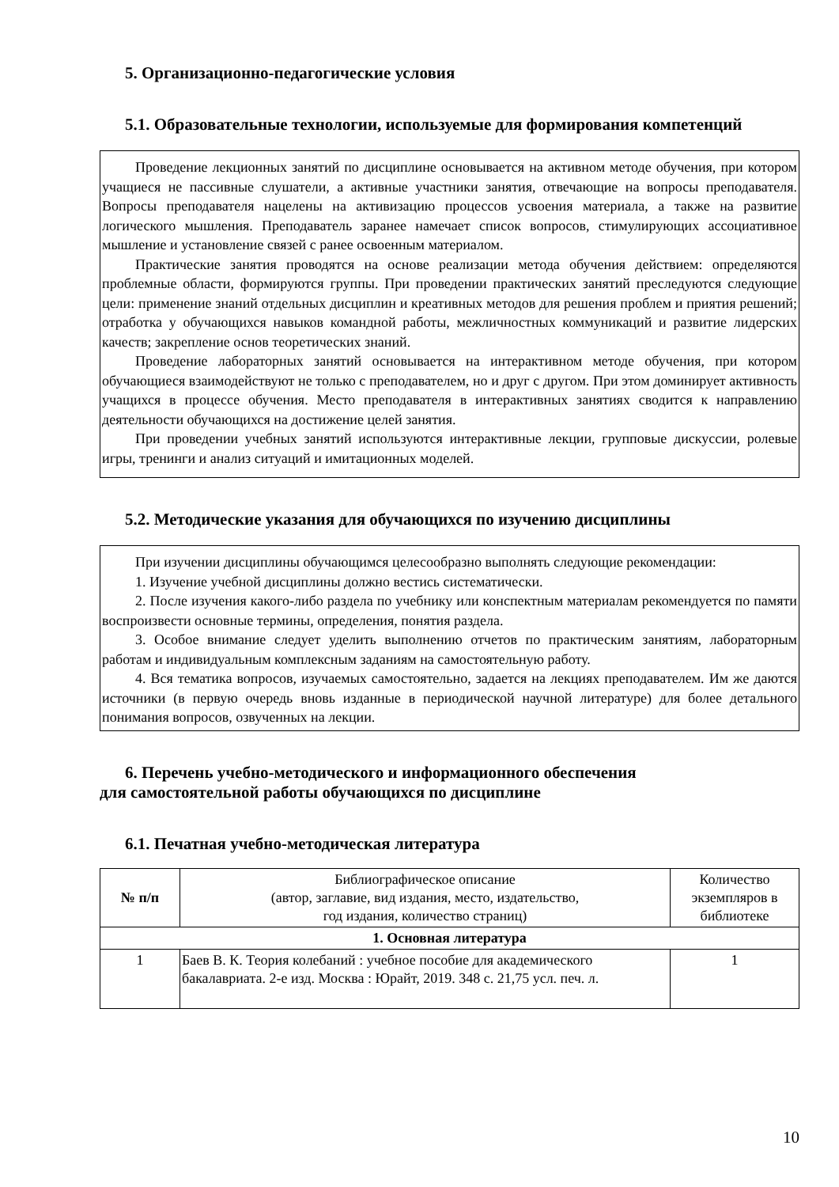5. Организационно-педагогические условия
5.1. Образовательные технологии, используемые для формирования компетенций
Проведение лекционных занятий по дисциплине основывается на активном методе обучения, при котором учащиеся не пассивные слушатели, а активные участники занятия, отвечающие на вопросы преподавателя. Вопросы преподавателя нацелены на активизацию процессов усвоения материала, а также на развитие логического мышления. Преподаватель заранее намечает список вопросов, стимулирующих ассоциативное мышление и установление связей с ранее освоенным материалом.
Практические занятия проводятся на основе реализации метода обучения действием: определяются проблемные области, формируются группы. При проведении практических занятий преследуются следующие цели: применение знаний отдельных дисциплин и креативных методов для решения проблем и приятия решений; отработка у обучающихся навыков командной работы, межличностных коммуникаций и развитие лидерских качеств; закрепление основ теоретических знаний.
Проведение лабораторных занятий основывается на интерактивном методе обучения, при котором обучающиеся взаимодействуют не только с преподавателем, но и друг с другом. При этом доминирует активность учащихся в процессе обучения. Место преподавателя в интерактивных занятиях сводится к направлению деятельности обучающихся на достижение целей занятия.
При проведении учебных занятий используются интерактивные лекции, групповые дискуссии, ролевые игры, тренинги и анализ ситуаций и имитационных моделей.
5.2. Методические указания для обучающихся по изучению дисциплины
При изучении дисциплины обучающимся целесообразно выполнять следующие рекомендации:
1. Изучение учебной дисциплины должно вестись систематически.
2. После изучения какого-либо раздела по учебнику или конспектным материалам рекомендуется по памяти воспроизвести основные термины, определения, понятия раздела.
3. Особое внимание следует уделить выполнению отчетов по практическим занятиям, лабораторным работам и индивидуальным комплексным заданиям на самостоятельную работу.
4. Вся тематика вопросов, изучаемых самостоятельно, задается на лекциях преподавателем. Им же даются источники (в первую очередь вновь изданные в периодической научной литературе) для более детального понимания вопросов, озвученных на лекции.
6. Перечень учебно-методического и информационного обеспечения
для самостоятельной работы обучающихся по дисциплине
6.1. Печатная учебно-методическая литература
| № п/п | Библиографическое описание (автор, заглавие, вид издания, место, издательство, год издания, количество страниц) | Количество экземпляров в библиотеке |
| 1. Основная литература | | |
| 1 | Баев В. К. Теория колебаний : учебное пособие для академического бакалавриата. 2-е изд. Москва : Юрайт, 2019. 348 с. 21,75 усл. печ. л. | 1 |
10